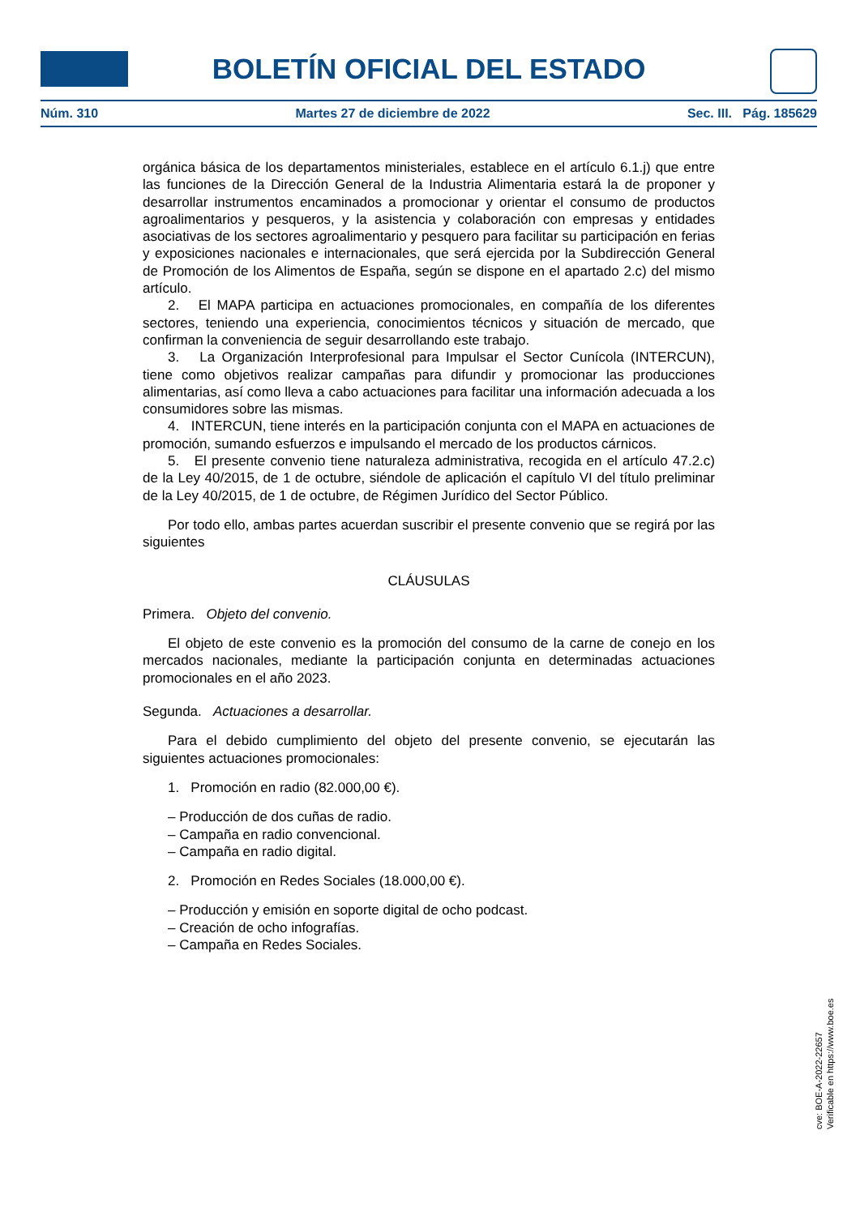BOLETÍN OFICIAL DEL ESTADO
Núm. 310 Martes 27 de diciembre de 2022 Sec. III. Pág. 185629
orgánica básica de los departamentos ministeriales, establece en el artículo 6.1.j) que entre las funciones de la Dirección General de la Industria Alimentaria estará la de proponer y desarrollar instrumentos encaminados a promocionar y orientar el consumo de productos agroalimentarios y pesqueros, y la asistencia y colaboración con empresas y entidades asociativas de los sectores agroalimentario y pesquero para facilitar su participación en ferias y exposiciones nacionales e internacionales, que será ejercida por la Subdirección General de Promoción de los Alimentos de España, según se dispone en el apartado 2.c) del mismo artículo.
2. El MAPA participa en actuaciones promocionales, en compañía de los diferentes sectores, teniendo una experiencia, conocimientos técnicos y situación de mercado, que confirman la conveniencia de seguir desarrollando este trabajo.
3. La Organización Interprofesional para Impulsar el Sector Cunícola (INTERCUN), tiene como objetivos realizar campañas para difundir y promocionar las producciones alimentarias, así como lleva a cabo actuaciones para facilitar una información adecuada a los consumidores sobre las mismas.
4. INTERCUN, tiene interés en la participación conjunta con el MAPA en actuaciones de promoción, sumando esfuerzos e impulsando el mercado de los productos cárnicos.
5. El presente convenio tiene naturaleza administrativa, recogida en el artículo 47.2.c) de la Ley 40/2015, de 1 de octubre, siéndole de aplicación el capítulo VI del título preliminar de la Ley 40/2015, de 1 de octubre, de Régimen Jurídico del Sector Público.
Por todo ello, ambas partes acuerdan suscribir el presente convenio que se regirá por las siguientes
CLÁUSULAS
Primera. Objeto del convenio.
El objeto de este convenio es la promoción del consumo de la carne de conejo en los mercados nacionales, mediante la participación conjunta en determinadas actuaciones promocionales en el año 2023.
Segunda. Actuaciones a desarrollar.
Para el debido cumplimiento del objeto del presente convenio, se ejecutarán las siguientes actuaciones promocionales:
1. Promoción en radio (82.000,00 €).
– Producción de dos cuñas de radio.
– Campaña en radio convencional.
– Campaña en radio digital.
2. Promoción en Redes Sociales (18.000,00 €).
– Producción y emisión en soporte digital de ocho podcast.
– Creación de ocho infografías.
– Campaña en Redes Sociales.
cve: BOE-A-2022-22657
Verificable en https://www.boe.es